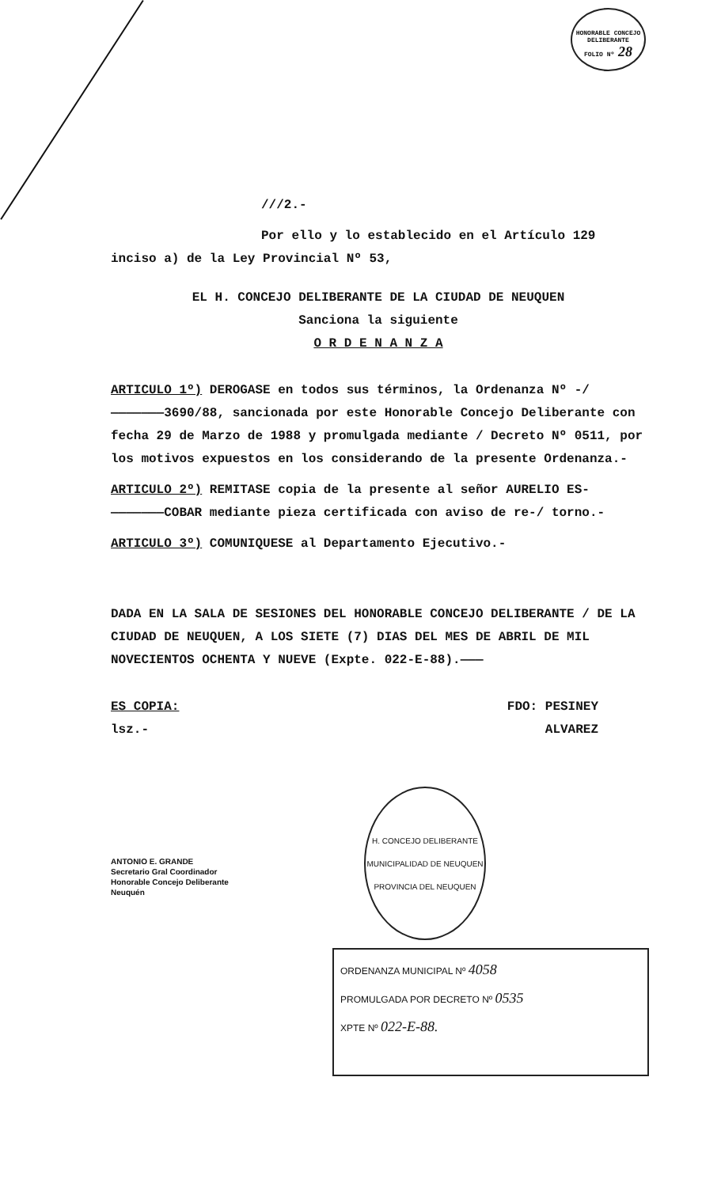HONORABLE CONCEJO DELIBERANTE
FOLIO Nº 28
///2.-
Por ello y lo establecido en el Artículo 129 inciso a) de la Ley Provincial Nº 53,
EL H. CONCEJO DELIBERANTE DE LA CIUDAD DE NEUQUEN
Sanciona la siguiente
O R D E N A N Z A
ARTICULO 1º) DEROGASE en todos sus términos, la Ordenanza Nº -/ ———————3690/88, sancionada por este Honorable Concejo Deliberante con fecha 29 de Marzo de 1988 y promulgada mediante / Decreto Nº 0511, por los motivos expuestos en los considerando de la presente Ordenanza.-
ARTICULO 2º) REMITASE copia de la presente al señor AURELIO ES- ———————COBAR mediante pieza certificada con aviso de re-/ torno.-
ARTICULO 3º) COMUNIQUESE al Departamento Ejecutivo.-
DADA EN LA SALA DE SESIONES DEL HONORABLE CONCEJO DELIBERANTE / DE LA CIUDAD DE NEUQUEN, A LOS SIETE (7) DIAS DEL MES DE ABRIL DE MIL NOVECIENTOS OCHENTA Y NUEVE (Expte. 022-E-88).———
ES COPIA:
lsz.-
ANTONIO E. GRANDE
Secretario Gral Coordinador
Honorable Concejo Deliberante
Neuquén
FDO: PESINEY
ALVAREZ
H. CONCEJO DELIBERANTE
MUNICIPALIDAD DE NEUQUEN
PROVINCIA DEL NEUQUEN
ORDENANZA MUNICIPAL Nº 4058
PROMULGADA POR DECRETO Nº 0535
XPTE Nº 022-E-88.